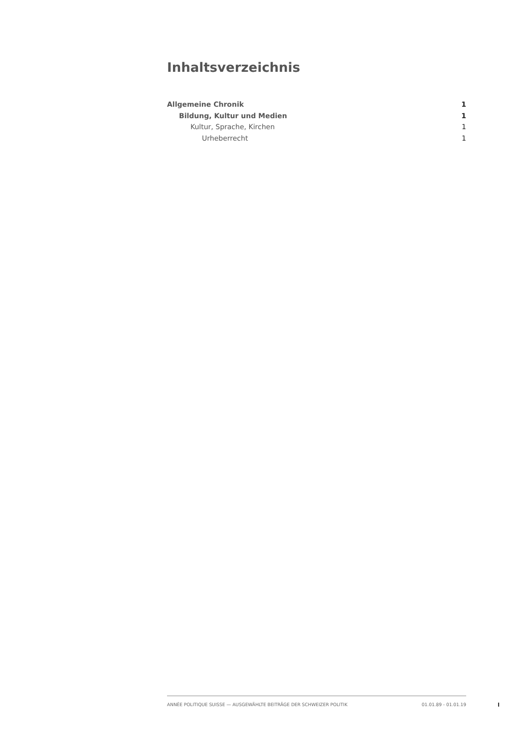Inhaltsverzeichnis
Allgemeine Chronik 1
Bildung, Kultur und Medien 1
Kultur, Sprache, Kirchen 1
Urheberrecht 1
ANNÉE POLITIQUE SUISSE — AUSGEWÄHLTE BEITRÄGE DER SCHWEIZER POLITIK 01.01.89 - 01.01.19
I